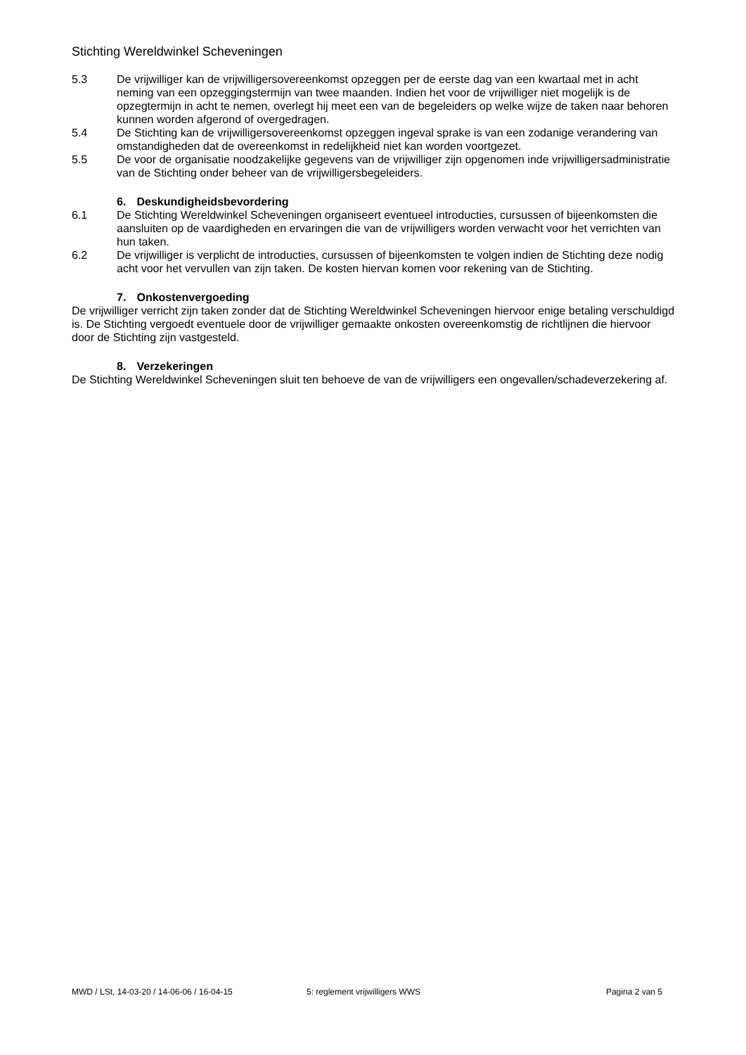Stichting Wereldwinkel Scheveningen
5.3 De vrijwilliger kan de vrijwilligersovereenkomst opzeggen per de eerste dag van een kwartaal met in acht neming van een opzeggingstermijn van twee maanden. Indien het voor de vrijwilliger niet mogelijk is de opzegtermijn in acht te nemen, overlegt hij meet een van de begeleiders op welke wijze de taken naar behoren kunnen worden afgerond of overgedragen.
5.4 De Stichting kan de vrijwilligersovereenkomst opzeggen ingeval sprake is van een zodanige verandering van omstandigheden dat de overeenkomst in redelijkheid niet kan worden voortgezet.
5.5 De voor de organisatie noodzakelijke gegevens van de vrijwilliger zijn opgenomen inde vrijwilligersadministratie van de Stichting onder beheer van de vrijwilligersbegeleiders.
6. Deskundigheidsbevordering
6.1 De Stichting Wereldwinkel Scheveningen organiseert eventueel introducties, cursussen of bijeenkomsten die aansluiten op de vaardigheden en ervaringen die van de vrijwilligers worden verwacht voor het verrichten van hun taken.
6.2 De vrijwilliger is verplicht de introducties, cursussen of bijeenkomsten te volgen indien de Stichting deze nodig acht voor het vervullen van zijn taken. De kosten hiervan komen voor rekening van de Stichting.
7. Onkostenvergoeding
De vrijwilliger verricht zijn taken zonder dat de Stichting Wereldwinkel Scheveningen hiervoor enige betaling verschuldigd is. De Stichting vergoedt eventuele door de vrijwilliger gemaakte onkosten overeenkomstig de richtlijnen die hiervoor door de Stichting zijn vastgesteld.
8. Verzekeringen
De Stichting Wereldwinkel Scheveningen sluit ten behoeve de van de vrijwilligers een ongevallen/schadeverzekering af.
MWD / LSt, 14-03-20 / 14-06-06 / 16-04-15 5: reglement vrijwilligers WWS Pagina 2 van 5